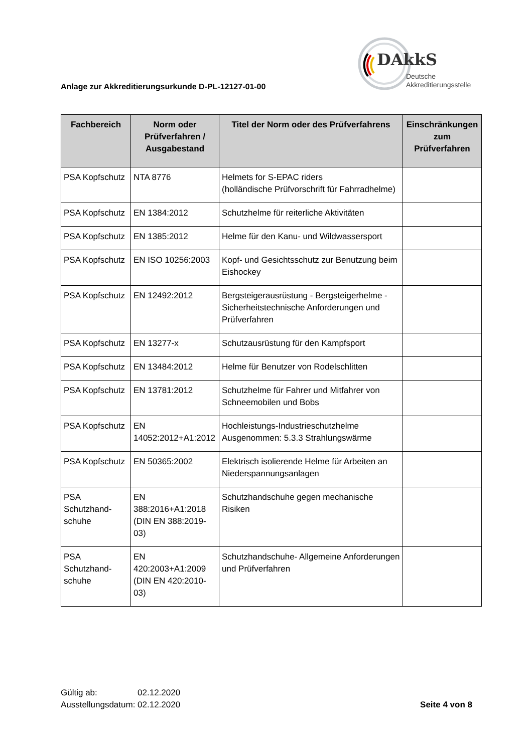Anlage zur Akkreditierungsurkunde D-PL-12127-01-00
DAkkS
Deutsche
Akkreditierungsstelle
| Fachbereich | Norm oder Prüfverfahren / Ausgabestand | Titel der Norm oder des Prüfverfahrens | Einschränkungen zum Prüfverfahren |
| --- | --- | --- | --- |
| PSA Kopfschutz | NTA 8776 | Helmets for S-EPAC riders (holländische Prüfvorschrift für Fahrradhelme) | |
| PSA Kopfschutz | EN 1384:2012 | Schutzhelme für reiterliche Aktivitäten | |
| PSA Kopfschutz | EN 1385:2012 | Helme für den Kanu- und Wildwassersport | |
| PSA Kopfschutz | EN ISO 10256:2003 | Kopf- und Gesichtsschutz zur Benutzung beim Eishockey | |
| PSA Kopfschutz | EN 12492:2012 | Bergsteigerausrüstung - Bergsteigerhelme - Sicherheitstechnische Anforderungen und Prüfverfahren | |
| PSA Kopfschutz | EN 13277-x | Schutzausrüstung für den Kampfsport | |
| PSA Kopfschutz | EN 13484:2012 | Helme für Benutzer von Rodelschlitten | |
| PSA Kopfschutz | EN 13781:2012 | Schutzhelme für Fahrer und Mitfahrer von Schneemobilen und Bobs | |
| PSA Kopfschutz | EN 14052:2012+A1:2012 | Hochleistungs-Industrieschutzhelme Ausgenommen: 5.3.3 Strahlungswärme | |
| PSA Kopfschutz | EN 50365:2002 | Elektrisch isolierende Helme für Arbeiten an Niederspannungsanlagen | |
| PSA Schutzhand-schuhe | EN 388:2016+A1:2018 (DIN EN 388:2019-03) | Schutzhandschuhe gegen mechanische Risiken | |
| PSA Schutzhand-schuhe | EN 420:2003+A1:2009 (DIN EN 420:2010-03) | Schutzhandschuhe- Allgemeine Anforderungen und Prüfverfahren | |
Gültig ab: 02.12.2020
Ausstellungsdatum: 02.12.2020
Seite 4 von 8